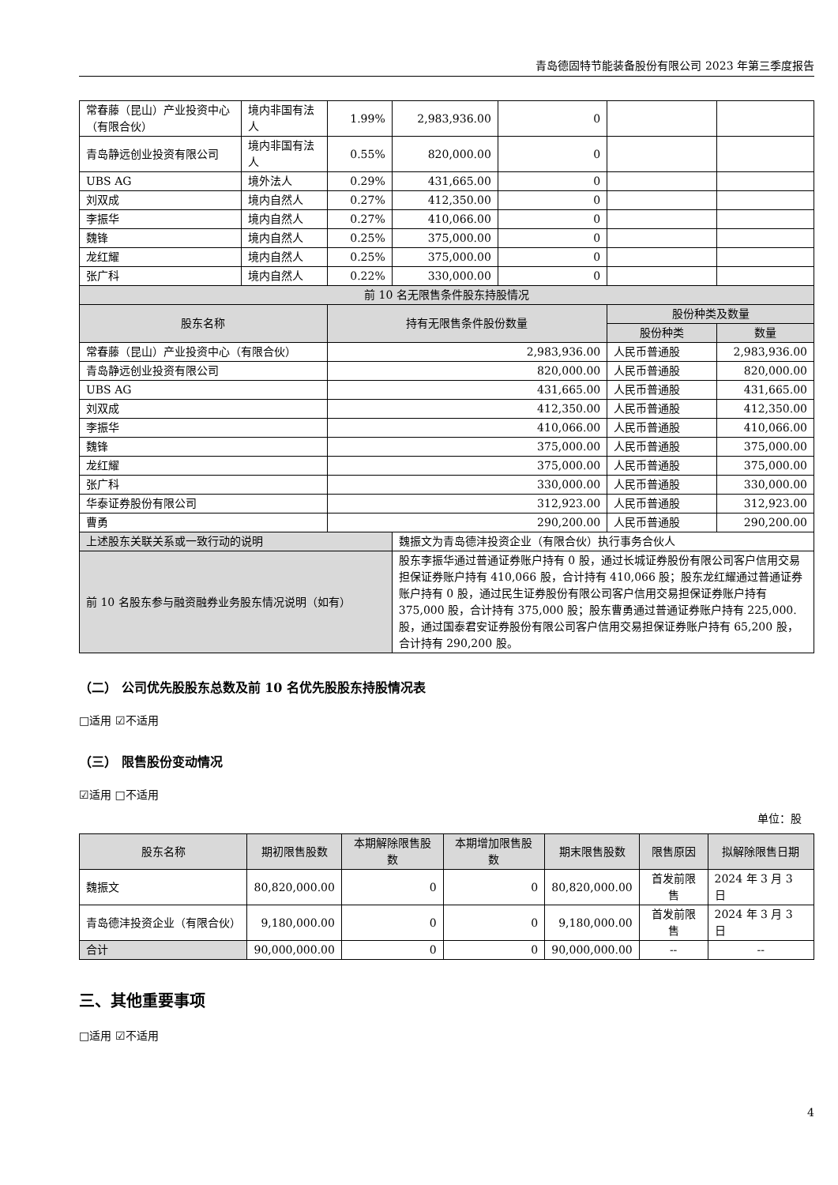青岛德固特节能装备股份有限公司 2023 年第三季度报告
| 常春藤（昆山）产业投资中心（有限合伙） | 境内非国有法人 | 1.99% | 2,983,936.00 | 0 | | |
| 青岛静远创业投资有限公司 | 境内非国有法人 | 0.55% | 820,000.00 | 0 | | |
| UBS AG | 境外法人 | 0.29% | 431,665.00 | 0 | | |
| 刘双成 | 境内自然人 | 0.27% | 412,350.00 | 0 | | |
| 李振华 | 境内自然人 | 0.27% | 410,066.00 | 0 | | |
| 魏锋 | 境内自然人 | 0.25% | 375,000.00 | 0 | | |
| 龙红耀 | 境内自然人 | 0.25% | 375,000.00 | 0 | | |
| 张广科 | 境内自然人 | 0.22% | 330,000.00 | 0 | | |
| 前 10 名无限售条件股东持股情况 | | | | | | |
| 股东名称 | | 持有无限售条件股份数量 | | | 股份种类及数量 | |
| | | | | | 股份种类 | 数量 |
| 常春藤（昆山）产业投资中心（有限合伙） | | 2,983,936.00 | | | 人民币普通股 | 2,983,936.00 |
| 青岛静远创业投资有限公司 | | 820,000.00 | | | 人民币普通股 | 820,000.00 |
| UBS AG | | 431,665.00 | | | 人民币普通股 | 431,665.00 |
| 刘双成 | | 412,350.00 | | | 人民币普通股 | 412,350.00 |
| 李振华 | | 410,066.00 | | | 人民币普通股 | 410,066.00 |
| 魏锋 | | 375,000.00 | | | 人民币普通股 | 375,000.00 |
| 龙红耀 | | 375,000.00 | | | 人民币普通股 | 375,000.00 |
| 张广科 | | 330,000.00 | | | 人民币普通股 | 330,000.00 |
| 华泰证券股份有限公司 | | 312,923.00 | | | 人民币普通股 | 312,923.00 |
| 曹勇 | | 290,200.00 | | | 人民币普通股 | 290,200.00 |
| 上述股东关联关系或一致行动的说明 | | | 魏振文为青岛德沣投资企业（有限合伙）执行事务合伙人 | | | |
| 前 10 名股东参与融资融券业务股东情况说明（如有） | | | 股东李振华通过普通证券账户持有 0 股，通过长城证券股份有限公司客户信用交易担保证券账户持有 410,066 股，合计持有 410,066 股；股东龙红耀通过普通证券账户持有 0 股，通过民生证券股份有限公司客户信用交易担保证券账户持有 375,000 股，合计持有 375,000 股；股东曹勇通过普通证券账户持有 225,000.股，通过国泰君安证券股份有限公司客户信用交易担保证券账户持有 65,200 股，合计持有 290,200 股。 | | | |
（二） 公司优先股股东总数及前 10 名优先股股东持股情况表
□适用 ☑不适用
（三） 限售股份变动情况
☑适用 □不适用
单位：股
| 股东名称 | 期初限售股数 | 本期解除限售股数 | 本期增加限售股数 | 期末限售股数 | 限售原因 | 拟解除限售日期 |
| --- | --- | --- | --- | --- | --- | --- |
| 魏振文 | 80,820,000.00 | 0 | 0 | 80,820,000.00 | 首发前限售 | 2024 年 3 月 3 日 |
| 青岛德沣投资企业（有限合伙） | 9,180,000.00 | 0 | 0 | 9,180,000.00 | 首发前限售 | 2024 年 3 月 3 日 |
| 合计 | 90,000,000.00 | 0 | 0 | 90,000,000.00 | -- | -- |
三、其他重要事项
□适用 ☑不适用
4